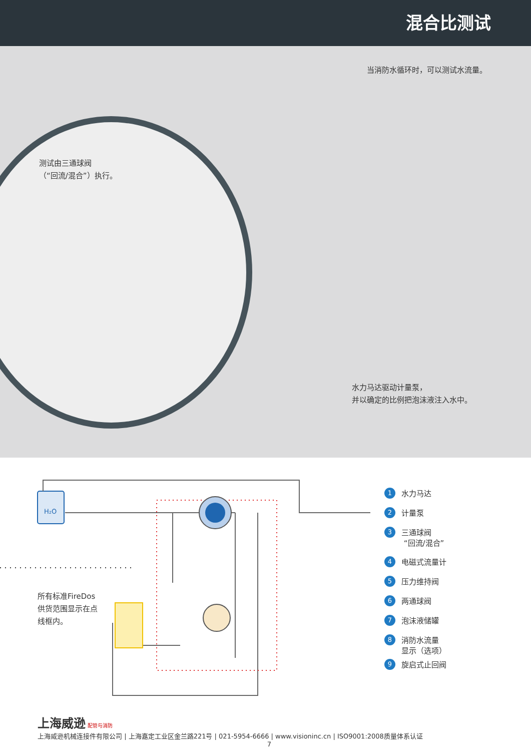混合比测试
当消防水循环时，可以测试水流量。
测试由三通球阀
（“回流/混合”）执行。
水力马达驱动计量泵，
并以确定的比例把泡沫液注入水中。
H₂O
所有标准FireDos
供货范围显示在点
线框内。
1 水力马达
2 计量泵
3 三通球阀
“回流/混合”
4 电磁式流量计
5 压力维持阀
6 两通球阀
7 泡沫液储罐
8 消防水流量
显示（选项）
9 旋启式止回阀
上海威逊 配管与消防
上海威逊机械连接件有限公司 | 上海嘉定工业区金兰路221号 | 021-5954-6666 | www.visioninc.cn | ISO9001:2008质量体系认证
7